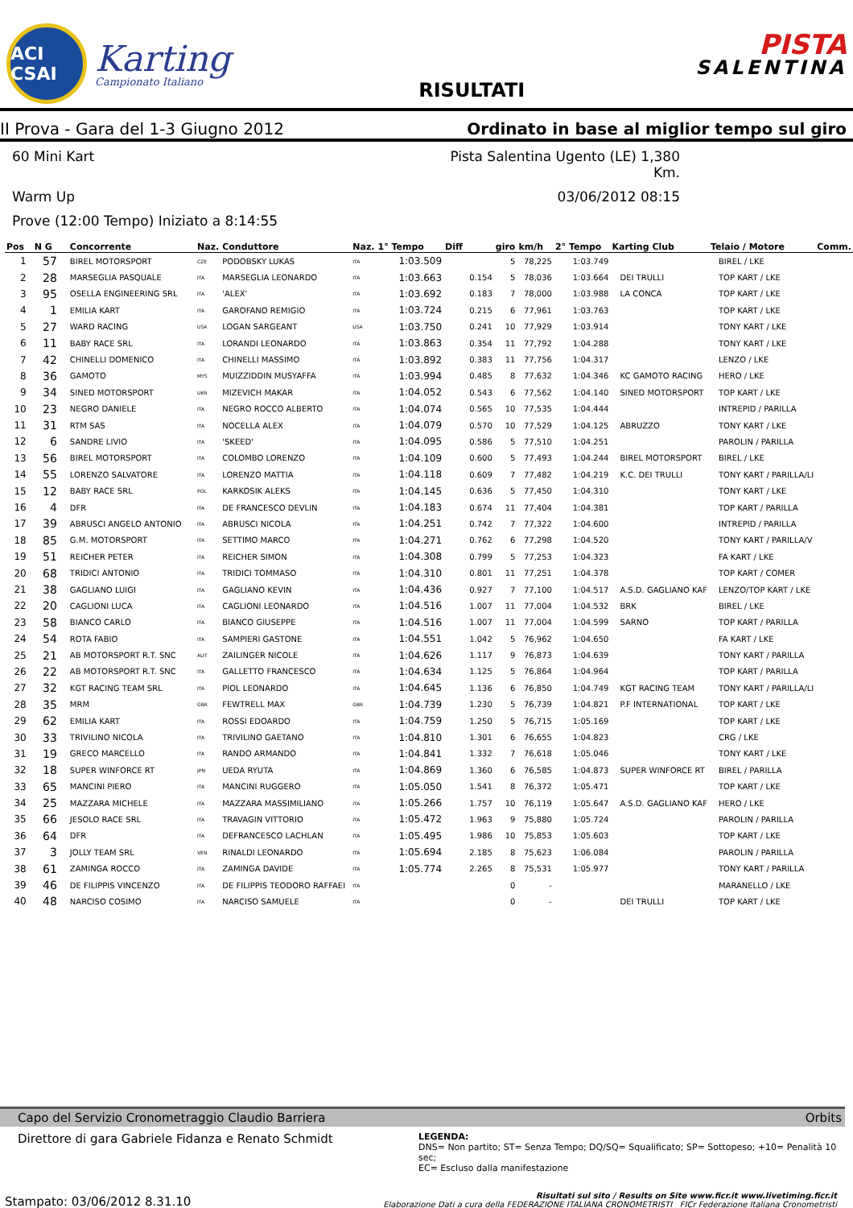ACI CSAI
Karting
Campionato Italiano
RISULTATI
PISTA
SALENTINA
II Prova - Gara del 1-3 Giugno 2012
Ordinato in base al miglior tempo sul giro
60 Mini Kart
Pista Salentina Ugento (LE) 1,380 Km.
Warm Up
03/06/2012 08:15
Prove (12:00 Tempo) Iniziato a 8:14:55
| Pos | N G | Concorrente | Naz. | Conduttore | Naz. | 1° Tempo | Diff | giro | km/h | 2° Tempo | Karting Club | Telaio / Motore | Comm. |
| --- | --- | --- | --- | --- | --- | --- | --- | --- | --- | --- | --- | --- | --- |
| 1 | 57 | BIREL MOTORSPORT | CZE | PODOBSKY LUKAS | ITA | 1:03.509 | | 5 | 78,225 | 1:03.749 | | BIREL / LKE | |
| 2 | 28 | MARSEGLIA PASQUALE | ITA | MARSEGLIA LEONARDO | ITA | 1:03.663 | 0.154 | 5 | 78,036 | 1:03.664 | DEI TRULLI | TOP KART / LKE | |
| 3 | 95 | OSELLA ENGINEERING SRL | ITA | 'ALEX' | ITA | 1:03.692 | 0.183 | 7 | 78,000 | 1:03.988 | LA CONCA | TOP KART / LKE | |
| 4 | 1 | EMILIA KART | ITA | GAROFANO REMIGIO | ITA | 1:03.724 | 0.215 | 6 | 77,961 | 1:03.763 | | TOP KART / LKE | |
| 5 | 27 | WARD RACING | USA | LOGAN SARGEANT | USA | 1:03.750 | 0.241 | 10 | 77,929 | 1:03.914 | | TONY KART / LKE | |
| 6 | 11 | BABY RACE SRL | ITA | LORANDI LEONARDO | ITA | 1:03.863 | 0.354 | 11 | 77,792 | 1:04.288 | | TONY KART / LKE | |
| 7 | 42 | CHINELLI DOMENICO | ITA | CHINELLI MASSIMO | ITA | 1:03.892 | 0.383 | 11 | 77,756 | 1:04.317 | | LENZO / LKE | |
| 8 | 36 | GAMOTO | MYS | MUIZZIDDIN MUSYAFFA | ITA | 1:03.994 | 0.485 | 8 | 77,632 | 1:04.346 | KC GAMOTO RACING | HERO / LKE | |
| 9 | 34 | SINED MOTORSPORT | UKR | MIZEVICH MAKAR | ITA | 1:04.052 | 0.543 | 6 | 77,562 | 1:04.140 | SINED MOTORSPORT | TOP KART / LKE | |
| 10 | 23 | NEGRO DANIELE | ITA | NEGRO ROCCO ALBERTO | ITA | 1:04.074 | 0.565 | 10 | 77,535 | 1:04.444 | | INTREPID / PARILLA | |
| 11 | 31 | RTM SAS | ITA | NOCELLA ALEX | ITA | 1:04.079 | 0.570 | 10 | 77,529 | 1:04.125 | ABRUZZO | TONY KART / LKE | |
| 12 | 6 | SANDRE LIVIO | ITA | 'SKEED' | ITA | 1:04.095 | 0.586 | 5 | 77,510 | 1:04.251 | | PAROLIN / PARILLA | |
| 13 | 56 | BIREL MOTORSPORT | ITA | COLOMBO LORENZO | ITA | 1:04.109 | 0.600 | 5 | 77,493 | 1:04.244 | BIREL MOTORSPORT | BIREL / LKE | |
| 14 | 55 | LORENZO SALVATORE | ITA | LORENZO MATTIA | ITA | 1:04.118 | 0.609 | 7 | 77,482 | 1:04.219 | K.C. DEI TRULLI | TONY KART / PARILLA/LI | |
| 15 | 12 | BABY RACE SRL | POL | KARKOSIK ALEKS | ITA | 1:04.145 | 0.636 | 5 | 77,450 | 1:04.310 | | TONY KART / LKE | |
| 16 | 4 | DFR | ITA | DE FRANCESCO DEVLIN | ITA | 1:04.183 | 0.674 | 11 | 77,404 | 1:04.381 | | TOP KART / PARILLA | |
| 17 | 39 | ABRUSCI ANGELO ANTONIO | ITA | ABRUSCI NICOLA | ITA | 1:04.251 | 0.742 | 7 | 77,322 | 1:04.600 | | INTREPID / PARILLA | |
| 18 | 85 | G.M. MOTORSPORT | ITA | SETTIMO MARCO | ITA | 1:04.271 | 0.762 | 6 | 77,298 | 1:04.520 | | TONY KART / PARILLA/V | |
| 19 | 51 | REICHER PETER | ITA | REICHER SIMON | ITA | 1:04.308 | 0.799 | 5 | 77,253 | 1:04.323 | | FA KART / LKE | |
| 20 | 68 | TRIDICI ANTONIO | ITA | TRIDICI TOMMASO | ITA | 1:04.310 | 0.801 | 11 | 77,251 | 1:04.378 | | TOP KART / COMER | |
| 21 | 38 | GAGLIANO LUIGI | ITA | GAGLIANO KEVIN | ITA | 1:04.436 | 0.927 | 7 | 77,100 | 1:04.517 | A.S.D. GAGLIANO KAF | LENZO/TOP KART / LKE | |
| 22 | 20 | CAGLIONI LUCA | ITA | CAGLIONI LEONARDO | ITA | 1:04.516 | 1.007 | 11 | 77,004 | 1:04.532 | BRK | BIREL / LKE | |
| 23 | 58 | BIANCO CARLO | ITA | BIANCO GIUSEPPE | ITA | 1:04.516 | 1.007 | 11 | 77,004 | 1:04.599 | SARNO | TOP KART / PARILLA | |
| 24 | 54 | ROTA FABIO | ITA | SAMPIERI GASTONE | ITA | 1:04.551 | 1.042 | 5 | 76,962 | 1:04.650 | | FA KART / LKE | |
| 25 | 21 | AB MOTORSPORT R.T. SNC | AUT | ZAILINGER NICOLE | ITA | 1:04.626 | 1.117 | 9 | 76,873 | 1:04.639 | | TONY KART / PARILLA | |
| 26 | 22 | AB MOTORSPORT R.T. SNC | ITA | GALLETTO FRANCESCO | ITA | 1:04.634 | 1.125 | 5 | 76,864 | 1:04.964 | | TOP KART / PARILLA | |
| 27 | 32 | KGT RACING TEAM SRL | ITA | PIOL LEONARDO | ITA | 1:04.645 | 1.136 | 6 | 76,850 | 1:04.749 | KGT RACING TEAM | TONY KART / PARILLA/LI | |
| 28 | 35 | MRM | GBR | FEWTRELL MAX | GBR | 1:04.739 | 1.230 | 5 | 76,739 | 1:04.821 | P.F INTERNATIONAL | TOP KART / LKE | |
| 29 | 62 | EMILIA KART | ITA | ROSSI EDOARDO | ITA | 1:04.759 | 1.250 | 5 | 76,715 | 1:05.169 | | TOP KART / LKE | |
| 30 | 33 | TRIVILINO NICOLA | ITA | TRIVILINO GAETANO | ITA | 1:04.810 | 1.301 | 6 | 76,655 | 1:04.823 | | CRG / LKE | |
| 31 | 19 | GRECO MARCELLO | ITA | RANDO ARMANDO | ITA | 1:04.841 | 1.332 | 7 | 76,618 | 1:05.046 | | TONY KART / LKE | |
| 32 | 18 | SUPER WINFORCE RT | JPN | UEDA RYUTA | ITA | 1:04.869 | 1.360 | 6 | 76,585 | 1:04.873 | SUPER WINFORCE RT | BIREL / PARILLA | |
| 33 | 65 | MANCINI PIERO | ITA | MANCINI RUGGERO | ITA | 1:05.050 | 1.541 | 8 | 76,372 | 1:05.471 | | TOP KART / LKE | |
| 34 | 25 | MAZZARA MICHELE | ITA | MAZZARA MASSIMILIANO | ITA | 1:05.266 | 1.757 | 10 | 76,119 | 1:05.647 | A.S.D. GAGLIANO KAF | HERO / LKE | |
| 35 | 66 | JESOLO RACE SRL | ITA | TRAVAGIN VITTORIO | ITA | 1:05.472 | 1.963 | 9 | 75,880 | 1:05.724 | | PAROLIN / PARILLA | |
| 36 | 64 | DFR | ITA | DEFRANCESCO LACHLAN | ITA | 1:05.495 | 1.986 | 10 | 75,853 | 1:05.603 | | TOP KART / LKE | |
| 37 | 3 | JOLLY TEAM SRL | VEN | RINALDI LEONARDO | ITA | 1:05.694 | 2.185 | 8 | 75,623 | 1:06.084 | | PAROLIN / PARILLA | |
| 38 | 61 | ZAMINGA ROCCO | ITA | ZAMINGA DAVIDE | ITA | 1:05.774 | 2.265 | 8 | 75,531 | 1:05.977 | | TONY KART / PARILLA | |
| 39 | 46 | DE FILIPPIS VINCENZO | ITA | DE FILIPPIS TEODORO RAFFAEI | ITA | | | 0 | - | | | MARANELLO / LKE | |
| 40 | 48 | NARCISO COSIMO | ITA | NARCISO SAMUELE | ITA | | | 0 | - | | DEI TRULLI | TOP KART / LKE | |
Capo del Servizio Cronometraggio Claudio Barriera Orbits
Direttore di gara Gabriele Fidanza e Renato Schmidt
LEGENDA:
DNS= Non partito; ST= Senza Tempo; DQ/SQ= Squalificato; SP= Sottopeso; +10= Penalità 10 sec;
EC= Escluso dalla manifestazione
Stampato: 03/06/2012 8.31.10 Risultati sul sito / Results on Site www.ficr.it www.livetiming.ficr.it
Elaborazione Dati a cura della FEDERAZIONE ITALIANA CRONOMETRISTI FICr Federazione Italiana Cronometristi